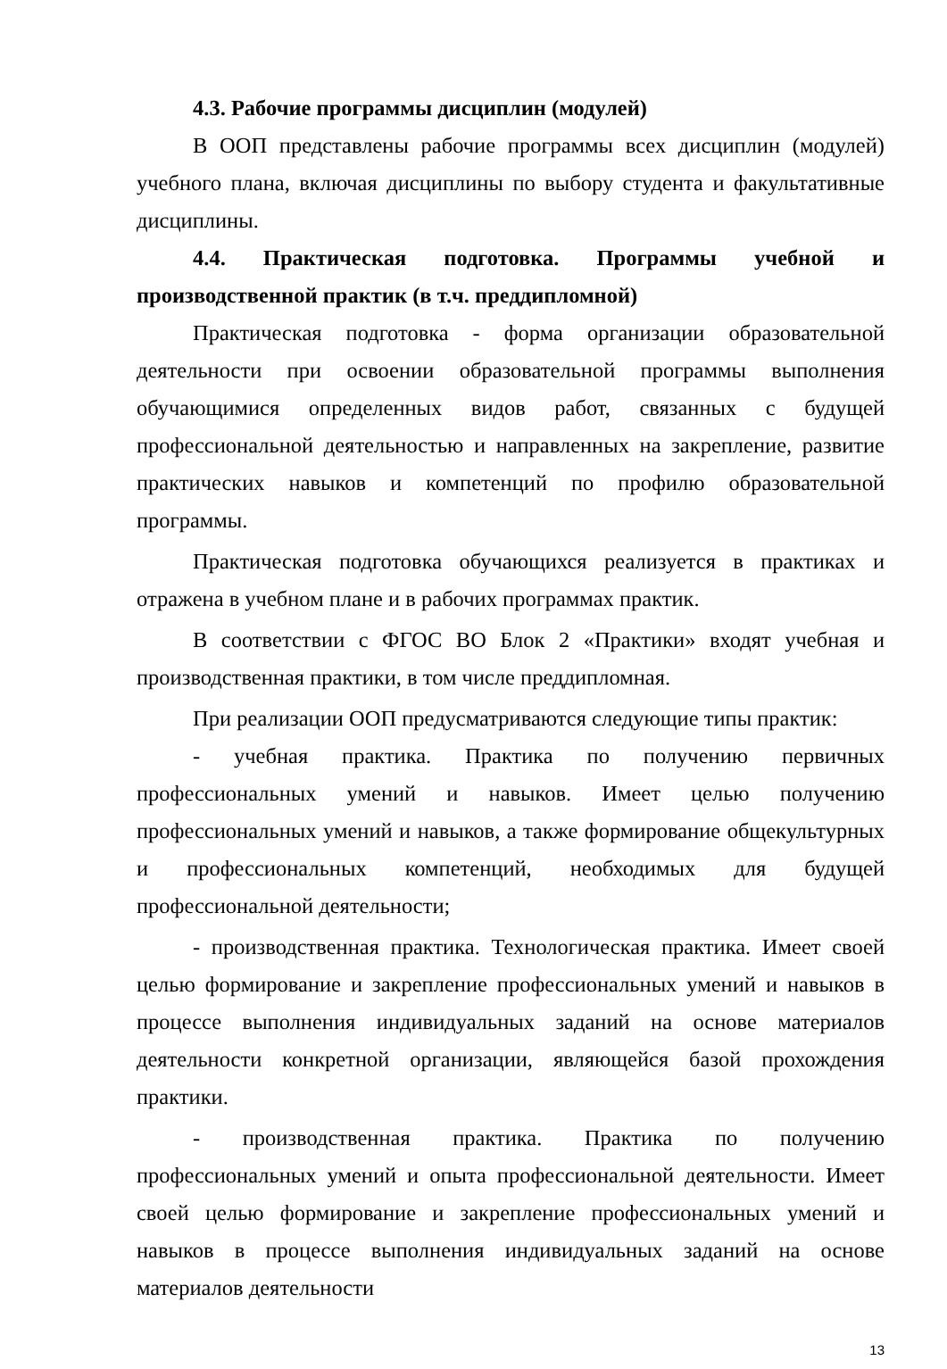4.3. Рабочие программы дисциплин (модулей)
В ООП представлены рабочие программы всех дисциплин (модулей) учебного плана, включая дисциплины по выбору студента и факультативные дисциплины.
4.4. Практическая подготовка. Программы учебной и производственной практик (в т.ч. преддипломной)
Практическая подготовка - форма организации образовательной деятельности при освоении образовательной программы выполнения обучающимися определенных видов работ, связанных с будущей профессиональной деятельностью и направленных на закрепление, развитие практических навыков и компетенций по профилю образовательной программы.
Практическая подготовка обучающихся реализуется в практиках и отражена в учебном плане и в рабочих программах практик.
В соответствии с ФГОС ВО Блок 2 «Практики» входят учебная и производственная практики, в том числе преддипломная.
При реализации ООП предусматриваются следующие типы практик:
- учебная практика. Практика по получению первичных профессиональных умений и навыков. Имеет целью получению профессиональных умений и навыков, а также формирование общекультурных и профессиональных компетенций, необходимых для будущей профессиональной деятельности;
- производственная практика. Технологическая практика. Имеет своей целью формирование и закрепление профессиональных умений и навыков в процессе выполнения индивидуальных заданий на основе материалов деятельности конкретной организации, являющейся базой прохождения практики.
- производственная практика. Практика по получению профессиональных умений и опыта профессиональной деятельности. Имеет своей целью формирование и закрепление профессиональных умений и навыков в процессе выполнения индивидуальных заданий на основе материалов деятельности
13